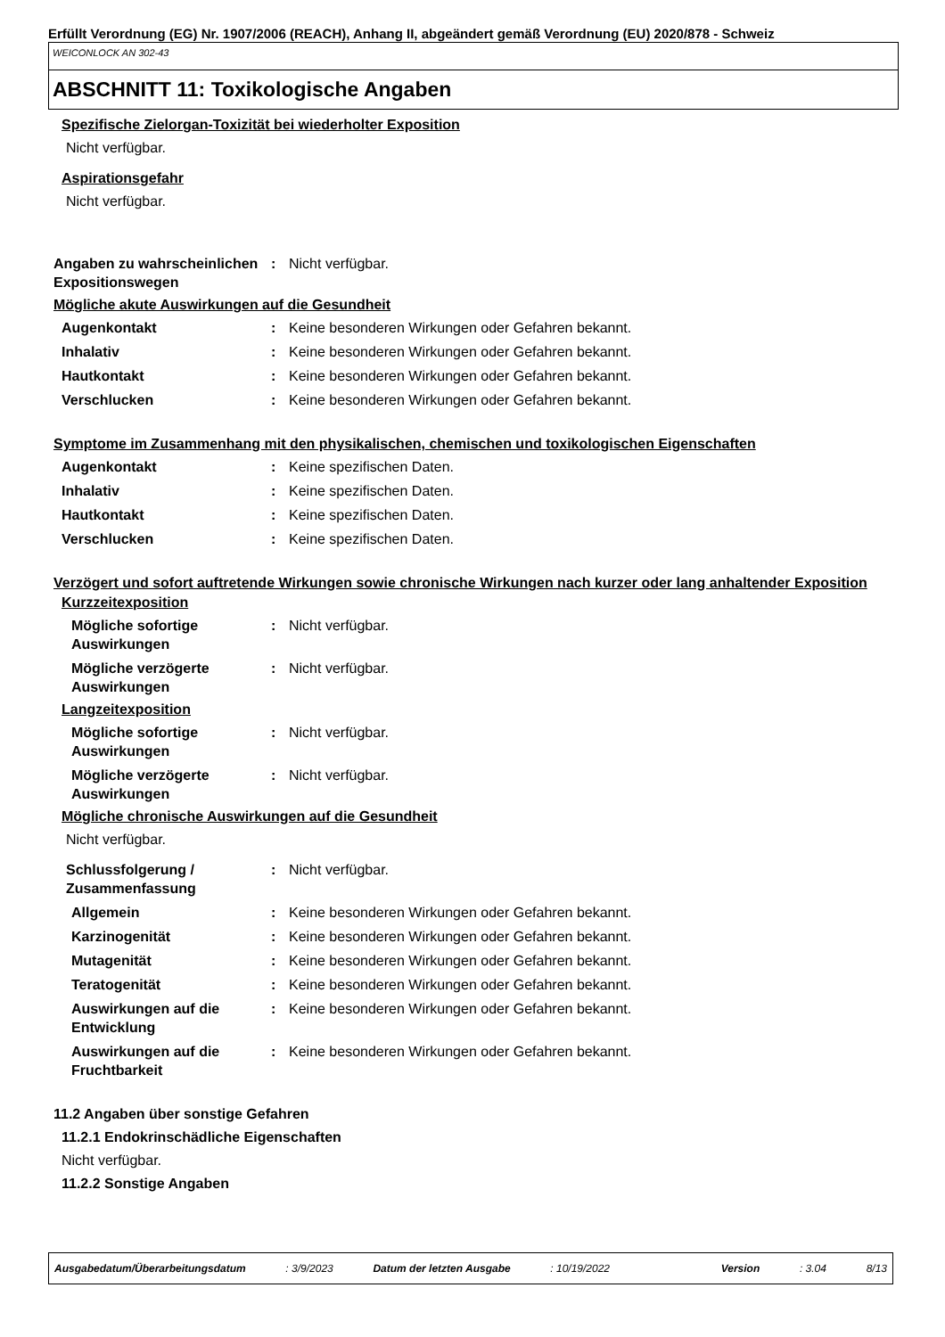Erfüllt Verordnung (EG) Nr. 1907/2006 (REACH), Anhang II, abgeändert gemäß Verordnung (EU) 2020/878 - Schweiz
WEICONLOCK AN 302-43
ABSCHNITT 11: Toxikologische Angaben
Spezifische Zielorgan-Toxizität bei wiederholter Exposition
Nicht verfügbar.
Aspirationsgefahr
Nicht verfügbar.
Angaben zu wahrscheinlichen Expositionswegen
: Nicht verfügbar.
Mögliche akute Auswirkungen auf die Gesundheit
Augenkontakt : Keine besonderen Wirkungen oder Gefahren bekannt.
Inhalativ : Keine besonderen Wirkungen oder Gefahren bekannt.
Hautkontakt : Keine besonderen Wirkungen oder Gefahren bekannt.
Verschlucken : Keine besonderen Wirkungen oder Gefahren bekannt.
Symptome im Zusammenhang mit den physikalischen, chemischen und toxikologischen Eigenschaften
Augenkontakt : Keine spezifischen Daten.
Inhalativ : Keine spezifischen Daten.
Hautkontakt : Keine spezifischen Daten.
Verschlucken : Keine spezifischen Daten.
Verzögert und sofort auftretende Wirkungen sowie chronische Wirkungen nach kurzer oder lang anhaltender Exposition
Kurzzeitexposition
Mögliche sofortige Auswirkungen
: Nicht verfügbar.
Mögliche verzögerte Auswirkungen
: Nicht verfügbar.
Langzeitexposition
Mögliche sofortige Auswirkungen
: Nicht verfügbar.
Mögliche verzögerte Auswirkungen
: Nicht verfügbar.
Mögliche chronische Auswirkungen auf die Gesundheit
Nicht verfügbar.
Schlussfolgerung / Zusammenfassung
: Nicht verfügbar.
Allgemein : Keine besonderen Wirkungen oder Gefahren bekannt.
Karzinogenität : Keine besonderen Wirkungen oder Gefahren bekannt.
Mutagenität : Keine besonderen Wirkungen oder Gefahren bekannt.
Teratogenität : Keine besonderen Wirkungen oder Gefahren bekannt.
Auswirkungen auf die Entwicklung
: Keine besonderen Wirkungen oder Gefahren bekannt.
Auswirkungen auf die Fruchtbarkeit
: Keine besonderen Wirkungen oder Gefahren bekannt.
11.2 Angaben über sonstige Gefahren
11.2.1 Endokrinschädliche Eigenschaften
Nicht verfügbar.
11.2.2 Sonstige Angaben
Ausgabedatum/Überarbeitungsdatum: 3/9/2023 Datum der letzten Ausgabe: 10/19/2022 Version: 3.04 8/13